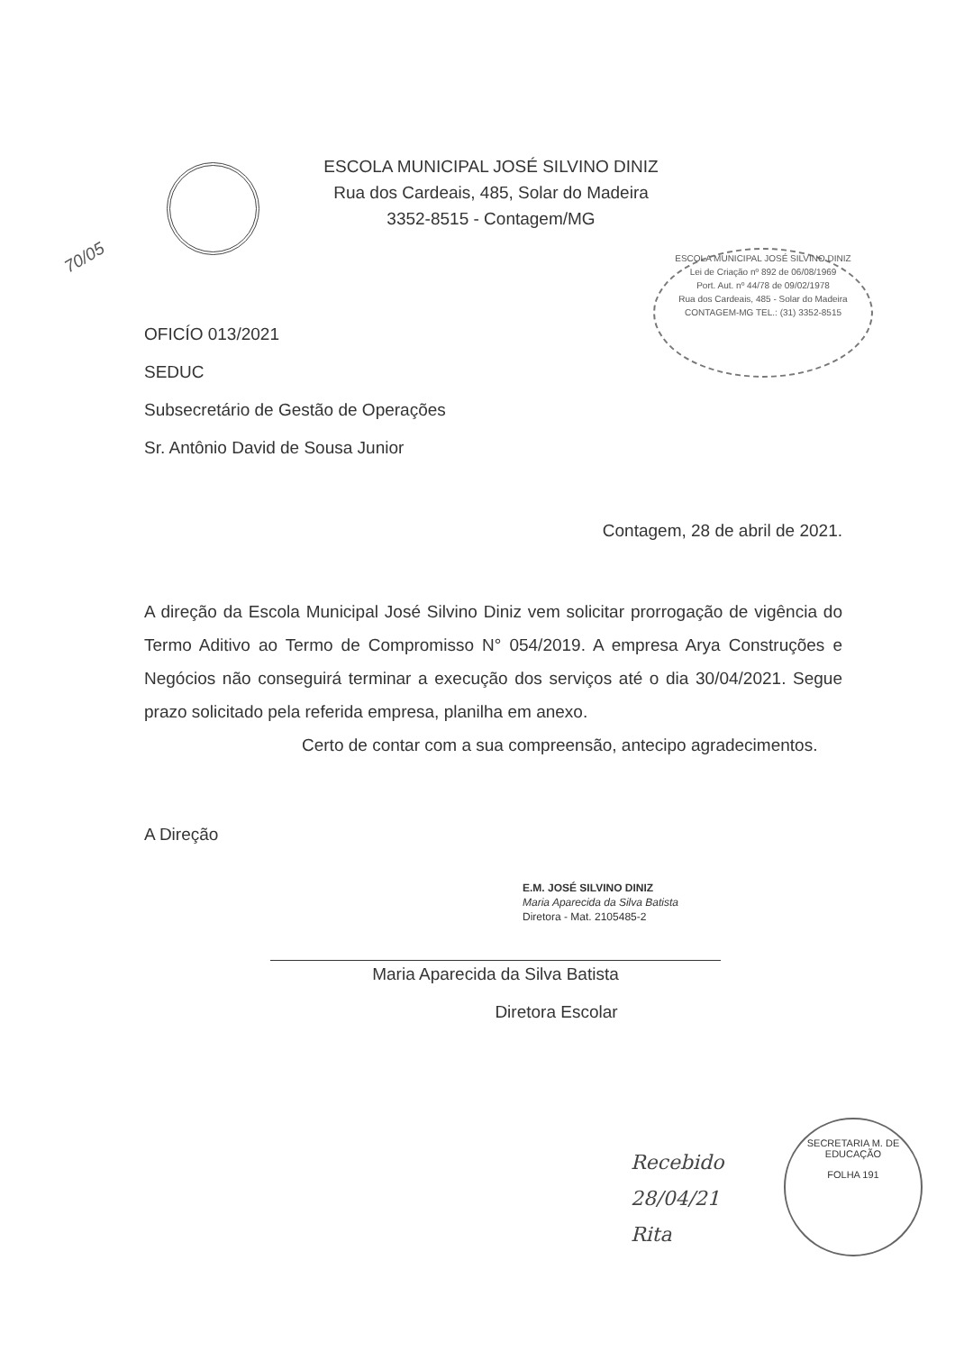ESCOLA MUNICIPAL JOSÉ SILVINO DINIZ
Rua dos Cardeais, 485, Solar do Madeira
3352-8515 - Contagem/MG
70/05
ESCOLA MUNICIPAL JOSÉ SILVINO DINIZ
Lei de Criação nº 892 de 06/08/1969
Port. Aut. nº 44/78 de 09/02/1978
Rua dos Cardeais, 485 - Solar do Madeira
CONTAGEM-MG TEL.: (31) 3352-8515
OFICÍO 013/2021
SEDUC
Subsecretário de Gestão de Operações
Sr. Antônio David de Sousa Junior
Contagem, 28 de abril de 2021.
A direção da Escola Municipal José Silvino Diniz vem solicitar prorrogação de vigência do Termo Aditivo ao Termo de Compromisso N° 054/2019. A empresa Arya Construções e Negócios não conseguirá terminar a execução dos serviços até o dia 30/04/2021. Segue prazo solicitado pela referida empresa, planilha em anexo.
Certo de contar com a sua compreensão, antecipo agradecimentos.
A Direção
E.M. JOSÉ SILVINO DINIZ
Maria Aparecida da Silva Batista
Diretora - Mat. 2105485-2
Maria Aparecida da Silva Batista
Diretora Escolar
Recebido
28/04/21
Rita
SECRETARIA M. DE EDUCAÇÃO
FOLHA 191